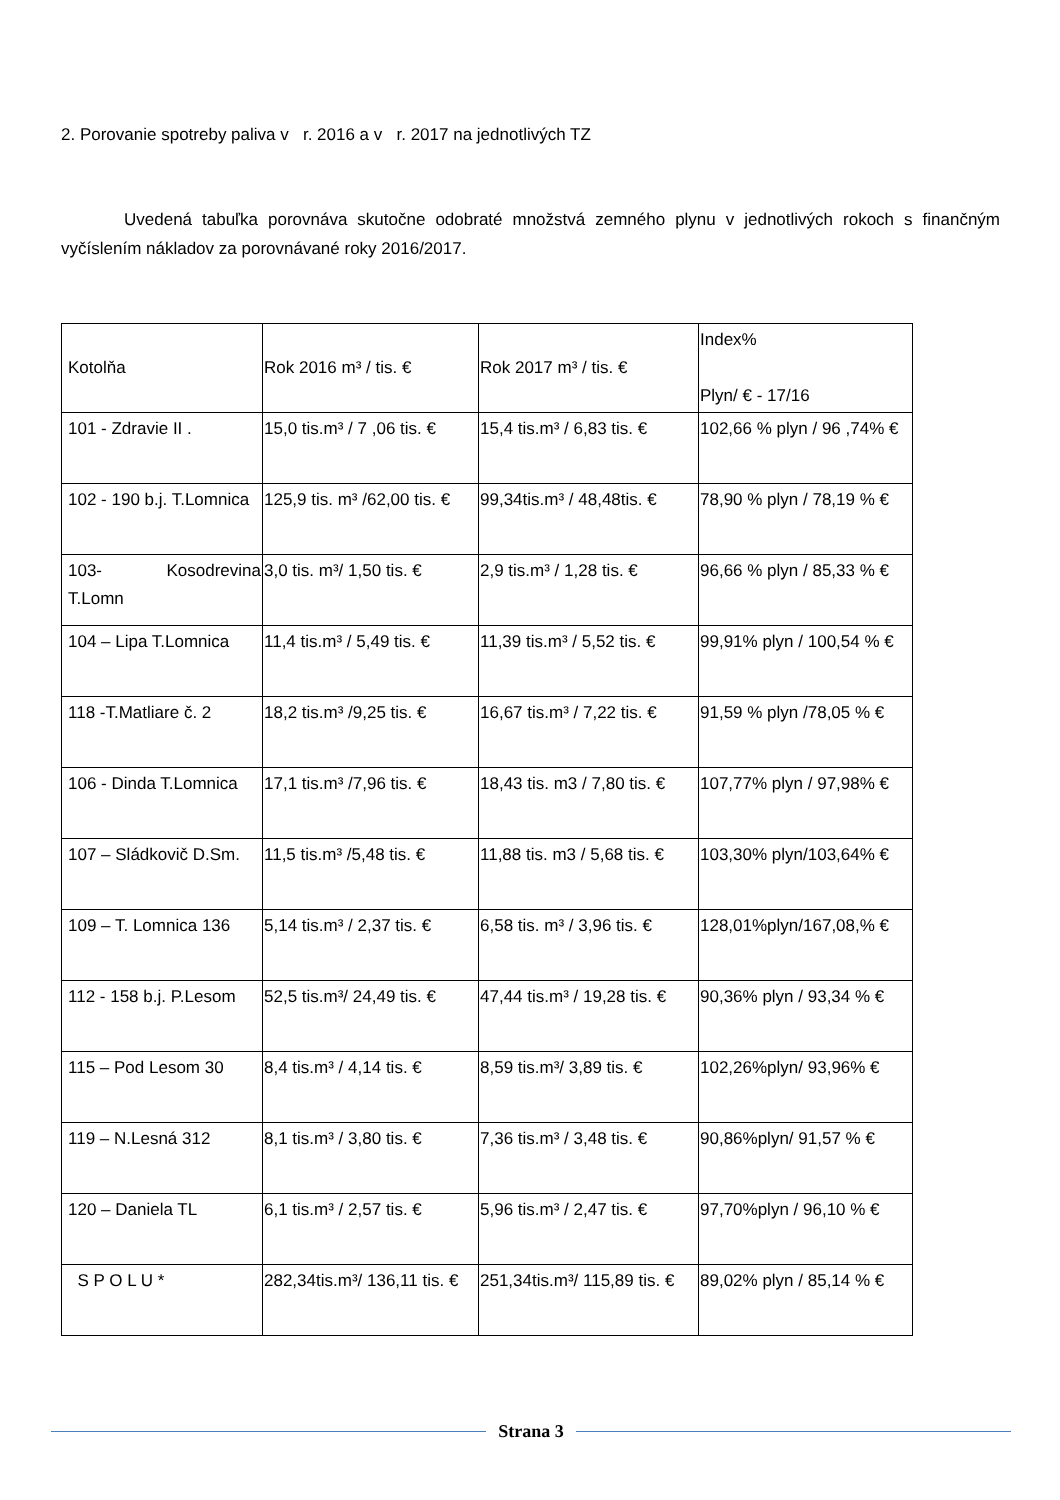2. Porovanie spotreby paliva v r. 2016 a v r. 2017 na jednotlivých TZ
Uvedená tabuľka porovnáva skutočne odobraté množstvá zemného plynu v jednotlivých rokoch s finančným vyčíslením nákladov za porovnávané roky 2016/2017.
| Kotolňa | Rok 2016 m³ / tis. € | Rok 2017 m³ / tis. € | Index% Plyn/ € - 17/16 |
| 101 - Zdravie II . | 15,0 tis.m³ / 7 ,06 tis. € | 15,4 tis.m³ / 6,83 tis. € | 102,66 % plyn / 96 ,74% € |
| 102 - 190 b.j. T.Lomnica | 125,9 tis. m³ /62,00 tis. € | 99,34tis.m³ / 48,48tis. € | 78,90 % plyn / 78,19 % € |
| 103- Kosodrevina T.Lomn | 3,0 tis. m³/ 1,50 tis. € | 2,9 tis.m³ / 1,28 tis. € | 96,66 % plyn / 85,33 % € |
| 104 – Lipa T.Lomnica | 11,4 tis.m³ / 5,49 tis. € | 11,39 tis.m³ / 5,52 tis. € | 99,91% plyn / 100,54 % € |
| 118 -T.Matliare č. 2 | 18,2 tis.m³ /9,25 tis. € | 16,67 tis.m³ / 7,22 tis. € | 91,59 % plyn /78,05 % € |
| 106 - Dinda T.Lomnica | 17,1 tis.m³ /7,96 tis. € | 18,43 tis. m3 / 7,80 tis. € | 107,77% plyn / 97,98% € |
| 107 – Sládkovič D.Sm. | 11,5 tis.m³ /5,48 tis. € | 11,88 tis. m3 / 5,68 tis. € | 103,30% plyn/103,64% € |
| 109 – T. Lomnica 136 | 5,14 tis.m³ / 2,37 tis. € | 6,58 tis. m³ / 3,96 tis. € | 128,01%plyn/167,08,% € |
| 112 - 158 b.j. P.Lesom | 52,5 tis.m³/ 24,49 tis. € | 47,44 tis.m³ / 19,28 tis. € | 90,36% plyn / 93,34 % € |
| 115 – Pod Lesom 30 | 8,4 tis.m³ / 4,14 tis. € | 8,59 tis.m³/ 3,89 tis. € | 102,26%plyn/ 93,96% € |
| 119 – N.Lesná 312 | 8,1 tis.m³ / 3,80 tis. € | 7,36 tis.m³ / 3,48 tis. € | 90,86%plyn/ 91,57 % € |
| 120 – Daniela TL | 6,1 tis.m³ / 2,57 tis. € | 5,96 tis.m³ / 2,47 tis. € | 97,70%plyn / 96,10 % € |
| S P O L U * | 282,34tis.m³/ 136,11 tis. € | 251,34tis.m³/ 115,89 tis. € | 89,02% plyn / 85,14 % € |
Strana 3